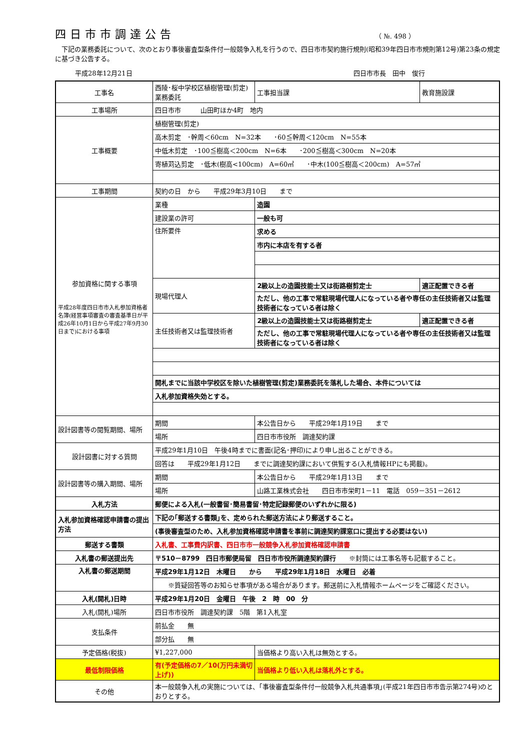四日市市調達公告
（ №. 498 ）
　下記の業務委託について、次のとおり事後審査型条件付一般競争入札を行うので、四日市市契約施行規則(昭和39年四日市市規則第12号)第23条の規定に基づき公告する。
平成28年12月21日 四日市市長　田中　俊行
| 工事名 | 西陵･桜中学校区植樹管理(剪定)業務委託 | | 工事担当課 | 教育施設課 |
| 工事場所 | 四日市市 山田町ほか4町 地内 | | | |
| 工事概要 | 植樹管理(剪定) | | | |
| | 高木剪定 ･幹周＜60cm N=32本 ･60≦幹周＜120cm N=55本 | | | |
| | 中低木剪定 ･100≦樹高＜200cm N=6本 ･200≦樹高＜300cm N=20本 | | | |
| | 寄植苅込剪定 ･低木(樹高<100cm) A=60㎡ ･中木(100≦樹高＜200cm) A=57㎡ | | | |
| 工事期間 | 契約の日 から 平成29年3月10日 まで | | | |
| 参加資格に関する事項 平成28年度四日市市入札参加資格者名簿(経営事項審査の審査基準日が平成26年10月1日から平成27年9月30日まで)における事項 | 業種 | 造園 | | |
| | 建設業の許可 | 一般も可 | | |
| | 住所要件 | 求める | | |
| | | 市内に本店を有する者 | | |
| | 現場代理人 | 2級以上の造園技能士又は街路樹剪定士 | | 適正配置できる者 |
| | | ただし、他の工事で常駐現場代理人になっている者や専任の主任技術者又は監理技術者になっている者は除く | | |
| | 主任技術者又は監理技術者 | 2級以上の造園技能士又は街路樹剪定士 | | 適正配置できる者 |
| | | ただし、他の工事で常駐現場代理人になっている者や専任の主任技術者又は監理技術者になっている者は除く | | |
| | 開札までに当該中学校区を除いた植樹管理(剪定)業務委託を落札した場合、本件については | | | |
| | 入札参加資格失効とする。 | | | |
| 設計図書等の閲覧期間、場所 | 期間 | 本公告日から 平成29年1月19日 まで | | |
| | 場所 | 四日市市役所 調達契約課 | | |
| 設計図書に対する質問 | 平成29年1月10日 午後4時までに書面(記名･押印)により申し出ることができる。 | | | |
| | 回答は 平成29年1月12日 までに調達契約課において供覧する(入札情報HPにも掲載)。 | | | |
| 設計図書等の購入期間、場所 | 期間 | 本公告日から 平成29年1月13日 まで | | |
| | 場所 | 山路工業株式会社 四日市市栄町1－11 電話 059－351－2612 | | |
| 入札方法 | 郵便による入札(一般書留･簡易書留･特定記録郵便のいずれかに限る) | | | |
| 入札参加資格確認申請書の提出方法 | 下記の｢郵送する書類｣を、定められた郵送方法により郵送すること。 | | | |
| | (事後審査型のため、入札参加資格確認申請書を事前に調達契約課窓口に提出する必要はない) | | | |
| 郵送する書類 | 入札書、工事費内訳書、四日市市一般競争入札参加資格確認申請書 | | | |
| 入札書の郵送提出先 | 〒510－8799 四日市郵便局留 四日市市役所調達契約課行 ※封筒には工事名等も記載すること。 | | | |
| 入札書の郵送期間 | 平成29年1月12日 木曜日 から 平成29年1月18日 水曜日 必着 | | | |
| | ※質疑回答等のお知らせ事項がある場合があります。郵送前に入札情報ホームページをご確認ください。 | | | |
| 入札(開札)日時 | 平成29年1月20日 金曜日 午後 2 時 00 分 | | | |
| 入札(開札)場所 | 四日市市役所 調達契約課 5階 第1入札室 | | | |
| 支払条件 | 前払金 無 | | | |
| | 部分払 無 | | | |
| 予定価格(税抜) | ¥1,227,000 | | 当価格より高い入札は無効とする。 | |
| 最低制限価格 | 有(予定価格の7／10(万円未満切上げ)) | | 当価格より低い入札は落札外とする。 | |
| その他 | 本一般競争入札の実施については、｢事後審査型条件付一般競争入札共通事項｣(平成21年四日市市告示第274号)のとおりとする。 | | | |